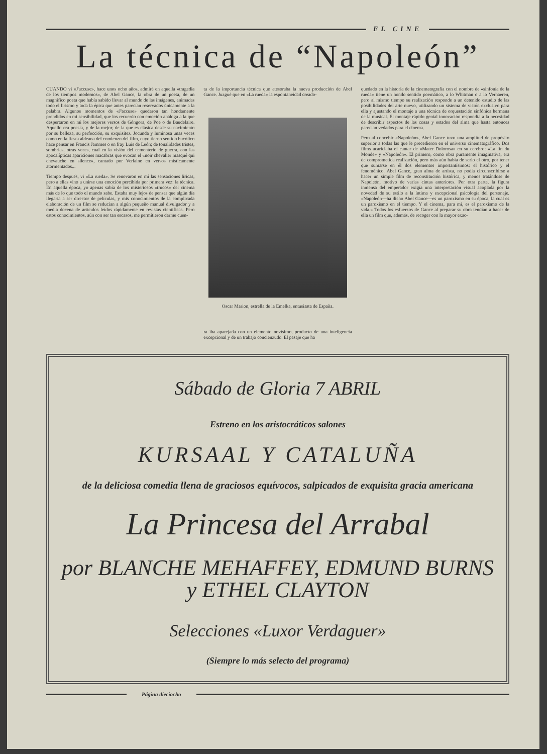EL CINE
La técnica de “Napoleón”
CUANDO vi «J'accuse», hace unos ocho años, admiré en aquella «tragedia de los tiempos modernos», de Abel Gance, la obra de un poeta, de un magnífico poeta que había sabido llevar al mundo de las imágenes, animadas todo el lirismo y toda la épica que antes parecían reservados únicamente a la palabra. Algunos momentos de «J'accuse» quedaron tan hondamente prendidos en mi sensibilidad, que los recuerdo con emoción análoga a la que despertaron en mi los mejores versos de Góngora, de Poe o de Baudelaire. Aquello era poesía, y de la mejor, de la que es clásica desde su nacimiento por su belleza, su perfección, su exquisitez. Jocunda y luminosa unas veces como en la fiesta aldeana del comienzo del film, cuyo tierno sentido bucólico hace pensar en Francis Jammes o en fray Luis de León; de tonalidades tristes, sombrías, otras veces, cual en la visión del cementerio de guerra, con las apocalípticas apariciones macabras que evocan el «noir chevalier masqué qui chevauche en silence», cantado por Verlaine en versos místicamente atormentados...
Tiempo después, vi «La rueda». Se renovaron en mí las sensaciones líricas, pero a ellas vino a unirse una emoción percibida por primera vez: la técnica. En aquella época, yo apenas sabía de los misteriosos «trucos» del cinema más de lo que todo el mundo sabe. Estaba muy lejos de pensar que algún día llegaría a ser director de películas, y mis conocimientos de la complicada elaboración de un film se reducían a algún pequeño manual divulgador y a media docena de artículos leídos rápidamente en revistas científicas. Pero estos conocimientos, aún con ser tan escasos, me permitieron darme cuen-
ta de la importancia técnica que atesoraba la nueva producción de Abel Gance. Juzgué que en «La rueda» la espontaneidad creado-
Oscar Marion, estrella de la Emelka, entusiasta de España.
ra iba aparejada con un elemento novísimo, producto de una inteligencia excepcional y de un trabajo concienzudo. El pasaje que ha
quedado en la historia de la cinematografía con el nombre de «sinfonía de la rueda» tiene un hondo sentido poemático, a lo Whitman o a lo Verhaeren, pero al mismo tiempo su realización responde a un detenido estudio de las posibilidades del arte nuevo, utilizando un sistema de visión exclusivo para ella y ajustando el montaje a una técnica de orquestación sinfónica hermana de la musical. El montaje rápido genial innovación respondía a la necesidad de describir aspectos de las cosas y estados del alma que hasta entonces parecían vedados para el cinema.
Pero al concebir «Napoleón», Abel Gance tuvo una amplitud de propósito superior a todas las que le precedieron en el universo cinematográfico. Dos films acariciaba el cantar de «Mater Dolorosa» en su cerebro: «La fin du Monde» y «Napoleón». El primero, como obra puramente imaginativa, era de comprometida realización, pero más aún había de serlo el otro, por tener que sumarse en él dos elementos importantísimos: el histórico y el fenoménico. Abel Gance, gran alma de artista, no podía circunscribirse a hacer un simple film de reconstitución histórica, y menos tratándose de Napoleón, motivo de varias cintas anteriores. Por otra parte, la figura inmensa del emperador exigía una interpretación visual acoplada por la novedad de su estilo a la íntima y excepcional psicología del personaje. «Napoleón—ha dicho Abel Gance—es un paroxismo en su época, la cual es un paroxismo en el tiempo. Y el cinema, para mí, es el paroxismo de la vida.» Todos los esfuerzos de Gance al preparar su obra tendían a hacer de ella un film que, además, de recoger con la mayor exac-
Sábado de Gloria 7 ABRIL
Estreno en los aristocráticos salones
KURSAAL Y CATALUÑA
de la deliciosa comedia llena de graciosos equívocos, salpicados de exquisita gracia americana
La Princesa del Arrabal
por BLANCHE MEHAFFEY, EDMUND BURNS y ETHEL CLAYTON
Selecciones «Luxor Verdaguer»
(Siempre lo más selecto del programa)
Página dieciocho